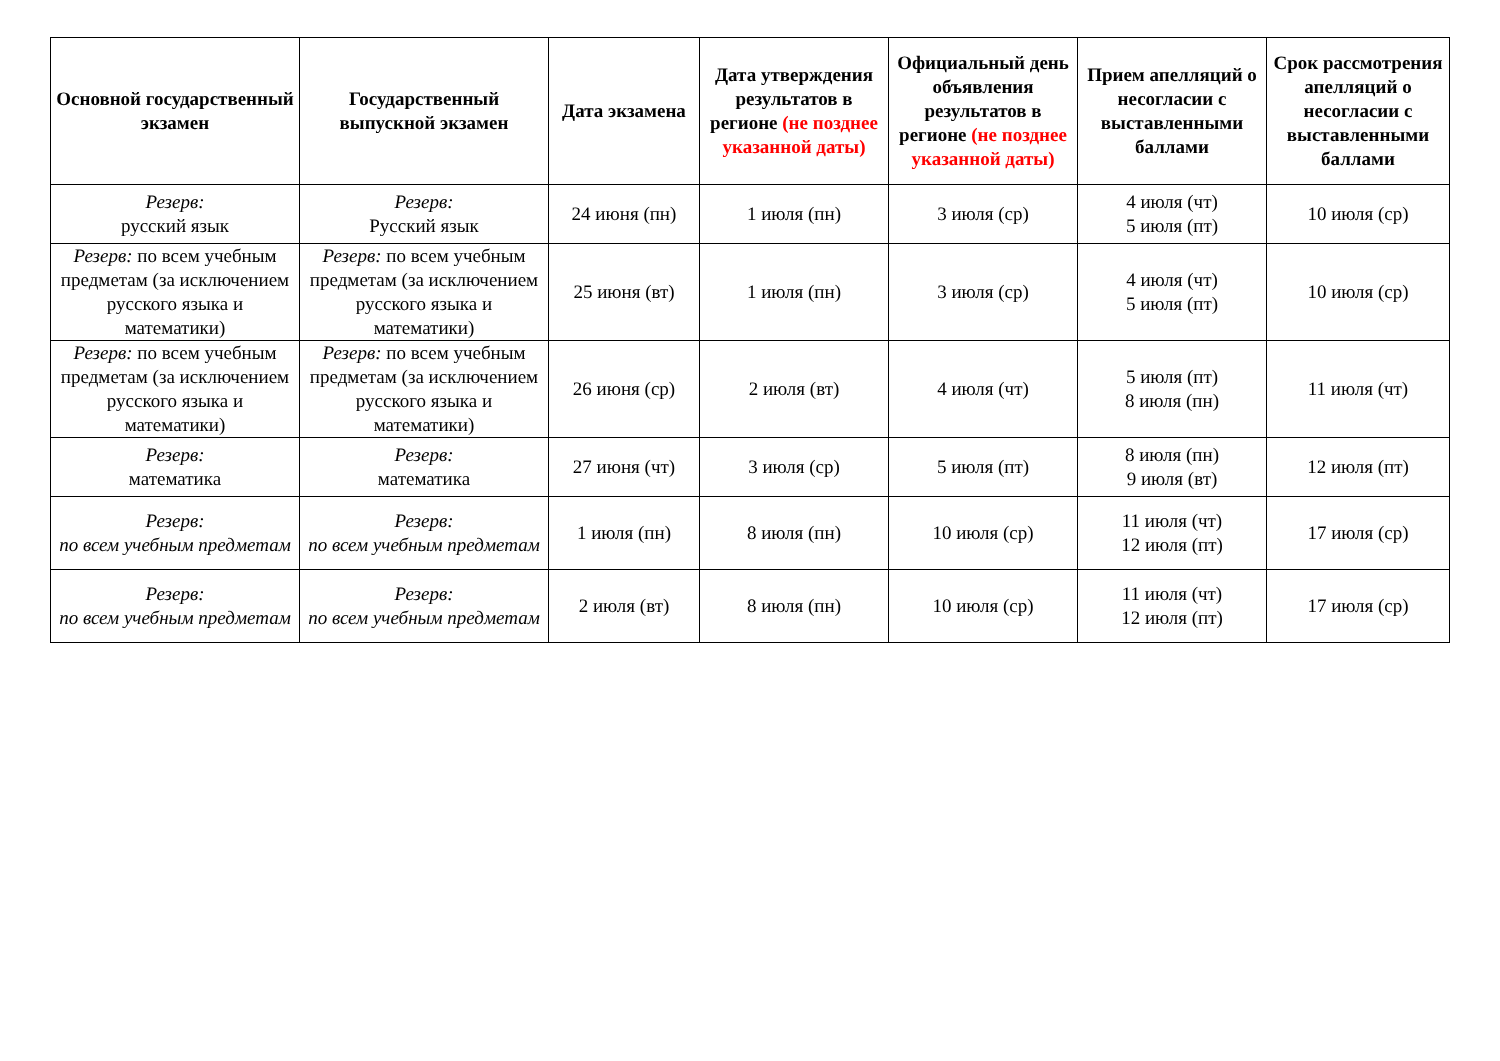| Основной государственный экзамен | Государственный выпускной экзамен | Дата экзамена | Дата утверждения результатов в регионе (не позднее указанной даты) | Официальный день объявления результатов в регионе (не позднее указанной даты) | Прием апелляций о несогласии с выставленными баллами | Срок рассмотрения апелляций о несогласии с выставленными баллами |
| --- | --- | --- | --- | --- | --- | --- |
| Резерв: русский язык | Резерв: Русский язык | 24 июня (пн) | 1 июля (пн) | 3 июля (ср) | 4 июля (чт) 5 июля (пт) | 10 июля (ср) |
| Резерв: по всем учебным предметам (за исключением русского языка и математики) | Резерв: по всем учебным предметам (за исключением русского языка и математики) | 25 июня (вт) | 1 июля (пн) | 3 июля (ср) | 4 июля (чт) 5 июля (пт) | 10 июля (ср) |
| Резерв: по всем учебным предметам (за исключением русского языка и математики) | Резерв: по всем учебным предметам (за исключением русского языка и математики) | 26 июня (ср) | 2 июля (вт) | 4 июля (чт) | 5 июля (пт) 8 июля (пн) | 11 июля (чт) |
| Резерв: математика | Резерв: математика | 27 июня (чт) | 3 июля (ср) | 5 июля (пт) | 8 июля (пн) 9 июля (вт) | 12 июля (пт) |
| Резерв: по всем учебным предметам | Резерв: по всем учебным предметам | 1 июля (пн) | 8 июля (пн) | 10 июля (ср) | 11 июля (чт) 12 июля (пт) | 17 июля (ср) |
| Резерв: по всем учебным предметам | Резерв: по всем учебным предметам | 2 июля (вт) | 8 июля (пн) | 10 июля (ср) | 11 июля (чт) 12 июля (пт) | 17 июля (ср) |